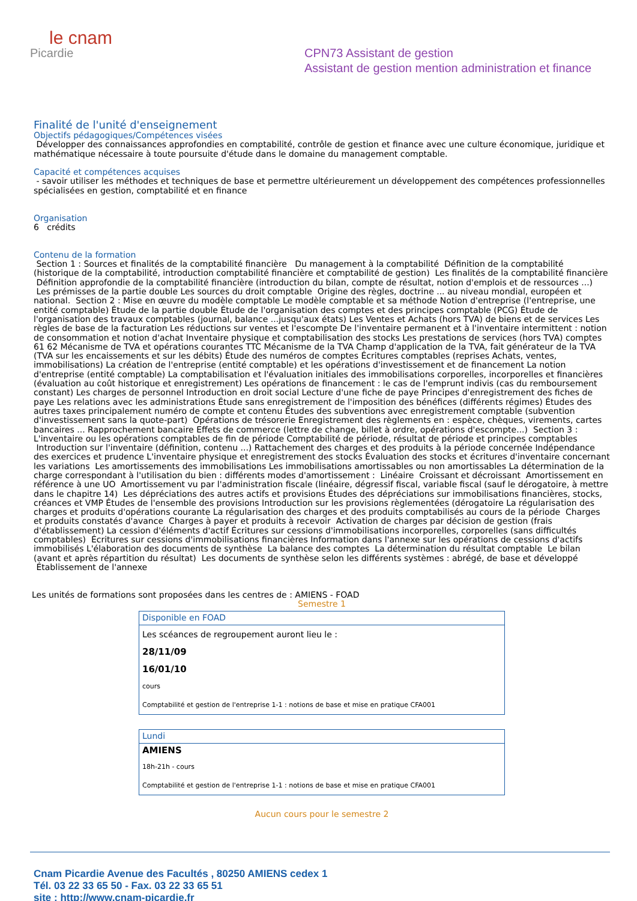le cnam
Picardie
CPN73 Assistant de gestion
Assistant de gestion mention administration et finance
Finalité de l'unité d'enseignement
Objectifs pédagogiques/Compétences visées
Développer des connaissances approfondies en comptabilité, contrôle de gestion et finance avec une culture économique, juridique et mathématique nécessaire à toute poursuite d'étude dans le domaine du management comptable.
Capacité et compétences acquises
- savoir utiliser les méthodes et techniques de base et permettre ultérieurement un développement des compétences professionnelles spécialisées en gestion, comptabilité et en finance
Organisation
6 crédits
Contenu de la formation
Section 1 : Sources et finalités de la comptabilité financière Du management à la comptabilité Définition de la comptabilité (historique de la comptabilité, introduction comptabilité financière et comptabilité de gestion) Les finalités de la comptabilité financière Définition approfondie de la comptabilité financière (introduction du bilan, compte de résultat, notion d'emplois et de ressources ...) Les prémisses de la partie double Les sources du droit comptable Origine des règles, doctrine ... au niveau mondial, européen et national. Section 2 : Mise en œuvre du modèle comptable Le modèle comptable et sa méthode Notion d'entreprise (l'entreprise, une entité comptable) Étude de la partie double Étude de l'organisation des comptes et des principes comptable (PCG) Étude de l'organisation des travaux comptables (journal, balance ...jusqu'aux états) Les Ventes et Achats (hors TVA) de biens et de services Les règles de base de la facturation Les réductions sur ventes et l'escompte De l'inventaire permanent et à l'inventaire intermittent : notion de consommation et notion d'achat Inventaire physique et comptabilisation des stocks Les prestations de services (hors TVA) comptes 61 62 Mécanisme de TVA et opérations courantes TTC Mécanisme de la TVA Champ d'application de la TVA, fait générateur de la TVA (TVA sur les encaissements et sur les débits) Étude des numéros de comptes Écritures comptables (reprises Achats, ventes, immobilisations) La création de l'entreprise (entité comptable) et les opérations d'investissement et de financement La notion d'entreprise (entité comptable) La comptabilisation et l'évaluation initiales des immobilisations corporelles, incorporelles et financières (évaluation au coût historique et enregistrement) Les opérations de financement : le cas de l'emprunt indivis (cas du remboursement constant) Les charges de personnel Introduction en droit social Lecture d'une fiche de paye Principes d'enregistrement des fiches de paye Les relations avec les administrations Étude sans enregistrement de l'imposition des bénéfices (différents régimes) Études des autres taxes principalement numéro de compte et contenu Études des subventions avec enregistrement comptable (subvention d'investissement sans la quote-part) Opérations de trésorerie Enregistrement des règlements en : espèce, chèques, virements, cartes bancaires ... Rapprochement bancaire Effets de commerce (lettre de change, billet à ordre, opérations d'escompte...) Section 3 : L'inventaire ou les opérations comptables de fin de période Comptabilité de période, résultat de période et principes comptables Introduction sur l'inventaire (définition, contenu ...) Rattachement des charges et des produits à la période concernée Indépendance des exercices et prudence L'inventaire physique et enregistrement des stocks Évaluation des stocks et écritures d'inventaire concernant les variations Les amortissements des immobilisations Les immobilisations amortissables ou non amortissables La détermination de la charge correspondant à l'utilisation du bien : différents modes d'amortissement : Linéaire Croissant et décroissant Amortissement en référence à une UO Amortissement vu par l'administration fiscale (linéaire, dégressif fiscal, variable fiscal (sauf le dérogatoire, à mettre dans le chapitre 14) Les dépréciations des autres actifs et provisions Études des dépréciations sur immobilisations financières, stocks, créances et VMP Études de l'ensemble des provisions Introduction sur les provisions règlementées (dérogatoire La régularisation des charges et produits d'opérations courante La régularisation des charges et des produits comptabilisés au cours de la période Charges et produits constatés d'avance Charges à payer et produits à recevoir Activation de charges par décision de gestion (frais d'établissement) La cession d'éléments d'actif Écritures sur cessions d'immobilisations incorporelles, corporelles (sans difficultés comptables) Écritures sur cessions d'immobilisations financières Information dans l'annexe sur les opérations de cessions d'actifs immobilisés L'élaboration des documents de synthèse La balance des comptes La détermination du résultat comptable Le bilan (avant et après répartition du résultat) Les documents de synthèse selon les différents systèmes : abrégé, de base et développé Établissement de l'annexe
Les unités de formations sont proposées dans les centres de : AMIENS - FOAD
Semestre 1
| Disponible en FOAD |
| --- |
| Les scéances de regroupement auront lieu le : |
| 28/11/09 |
| 16/01/10 |
| cours |
| Comptabilité et gestion de l'entreprise 1-1 : notions de base et mise en pratique CFA001 |
| Lundi |
| --- |
| AMIENS |
| 18h-21h - cours |
| Comptabilité et gestion de l'entreprise 1-1 : notions de base et mise en pratique CFA001 |
Aucun cours pour le semestre 2
Cnam Picardie Avenue des Facultés , 80250 AMIENS cedex 1
Tél. 03 22 33 65 50 - Fax. 03 22 33 65 51
site : http://www.cnam-picardie.fr